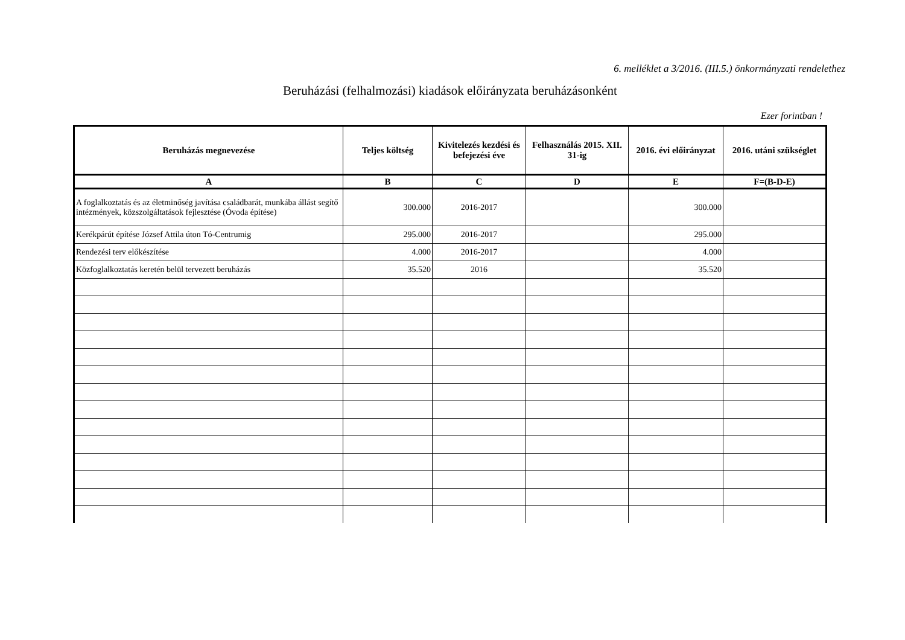6. melléklet a 3/2016. (III.5.) önkormányzati rendelethez
Beruházási (felhalmozási) kiadások előirányzata beruházásonként
Ezer forintban !
| Beruházás megnevezése | Teljes költség | Kivitelezés kezdési és befejezési éve | Felhasználás 2015. XII. 31-ig | 2016. évi előirányzat | 2016. utáni szükséglet |
| --- | --- | --- | --- | --- | --- |
| A | B | C | D | E | F=(B-D-E) |
| A foglalkoztatás és az életminőség javítása családbarát, munkába állást segítő intézmények, közszolgáltatások fejlesztése (Óvoda építése) | 300.000 | 2016-2017 | | 300.000 | |
| Kerékpárút építése József Attila úton Tó-Centrumig | 295.000 | 2016-2017 | | 295.000 | |
| Rendezési terv előkészítése | 4.000 | 2016-2017 | | 4.000 | |
| Közfoglalkoztatás keretén belül tervezett beruházás | 35.520 | 2016 | | 35.520 | |